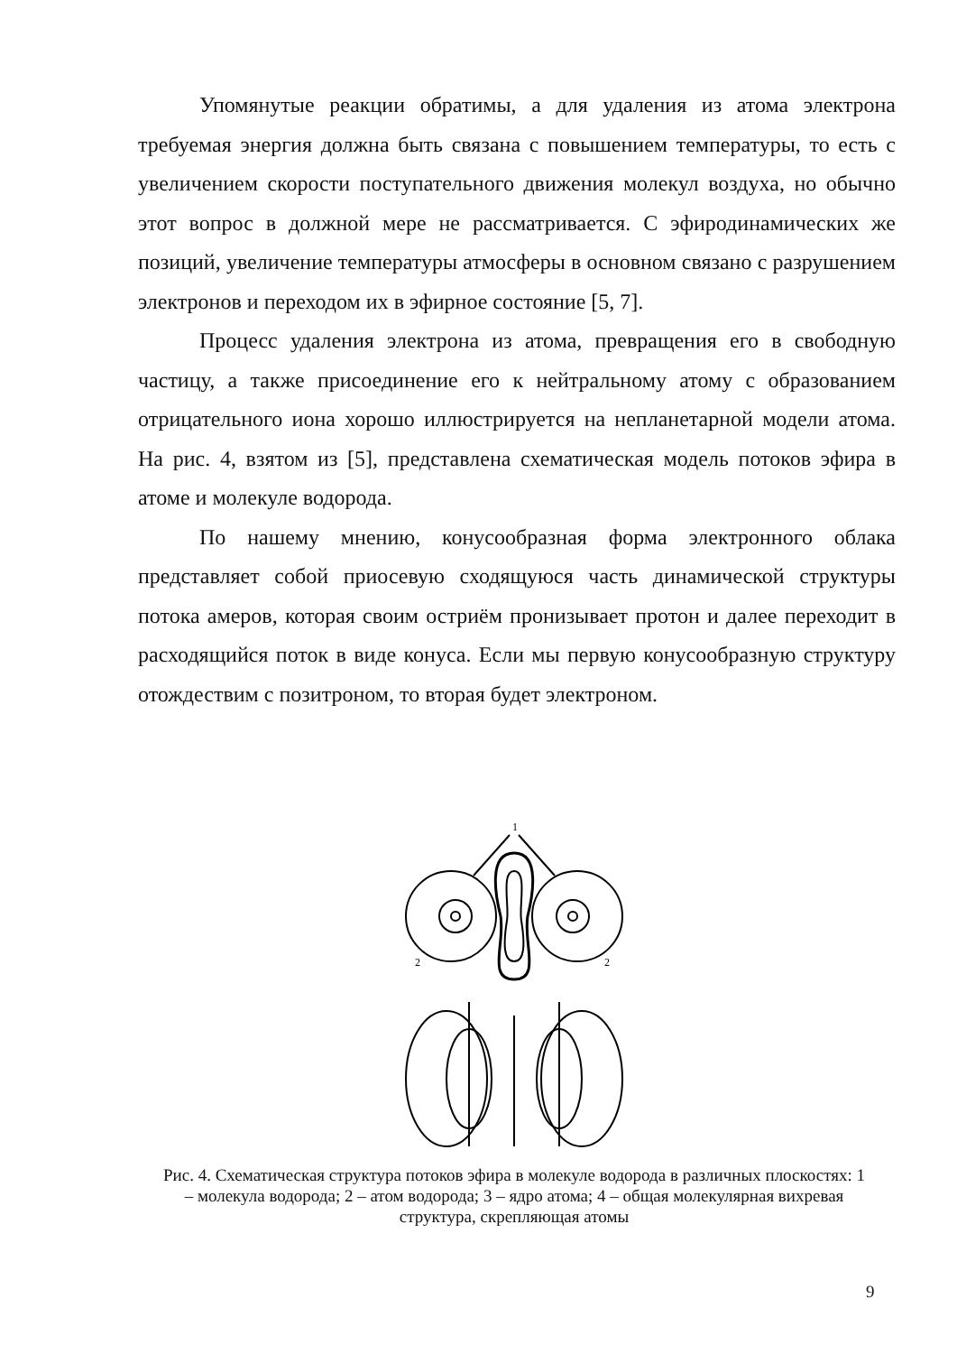Упомянутые реакции обратимы, а для удаления из атома электрона требуемая энергия должна быть связана с повышением температуры, то есть с увеличением скорости поступательного движения молекул воздуха, но обычно этот вопрос в должной мере не рассматривается. С эфиродинамических же позиций, увеличение температуры атмосферы в основном связано с разрушением электронов и переходом их в эфирное состояние [5, 7].
Процесс удаления электрона из атома, превращения его в свободную частицу, а также присоединение его к нейтральному атому с образованием отрицательного иона хорошо иллюстрируется на непланетарной модели атома. На рис. 4, взятом из [5], представлена схематическая модель потоков эфира в атоме и молекуле водорода.
По нашему мнению, конусообразная форма электронного облака представляет собой приосевую сходящуюся часть динамической структуры потока амеров, которая своим остриём пронизывает протон и далее переходит в расходящийся поток в виде конуса. Если мы первую конусообразную структуру отождествим с позитроном, то вторая будет электроном.
1
2
2
Рис. 4. Схематическая структура потоков эфира в молекуле водорода в различных плоскостях: 1 – молекула водорода; 2 – атом водорода; 3 – ядро атома; 4 – общая молекулярная вихревая структура, скрепляющая атомы
9